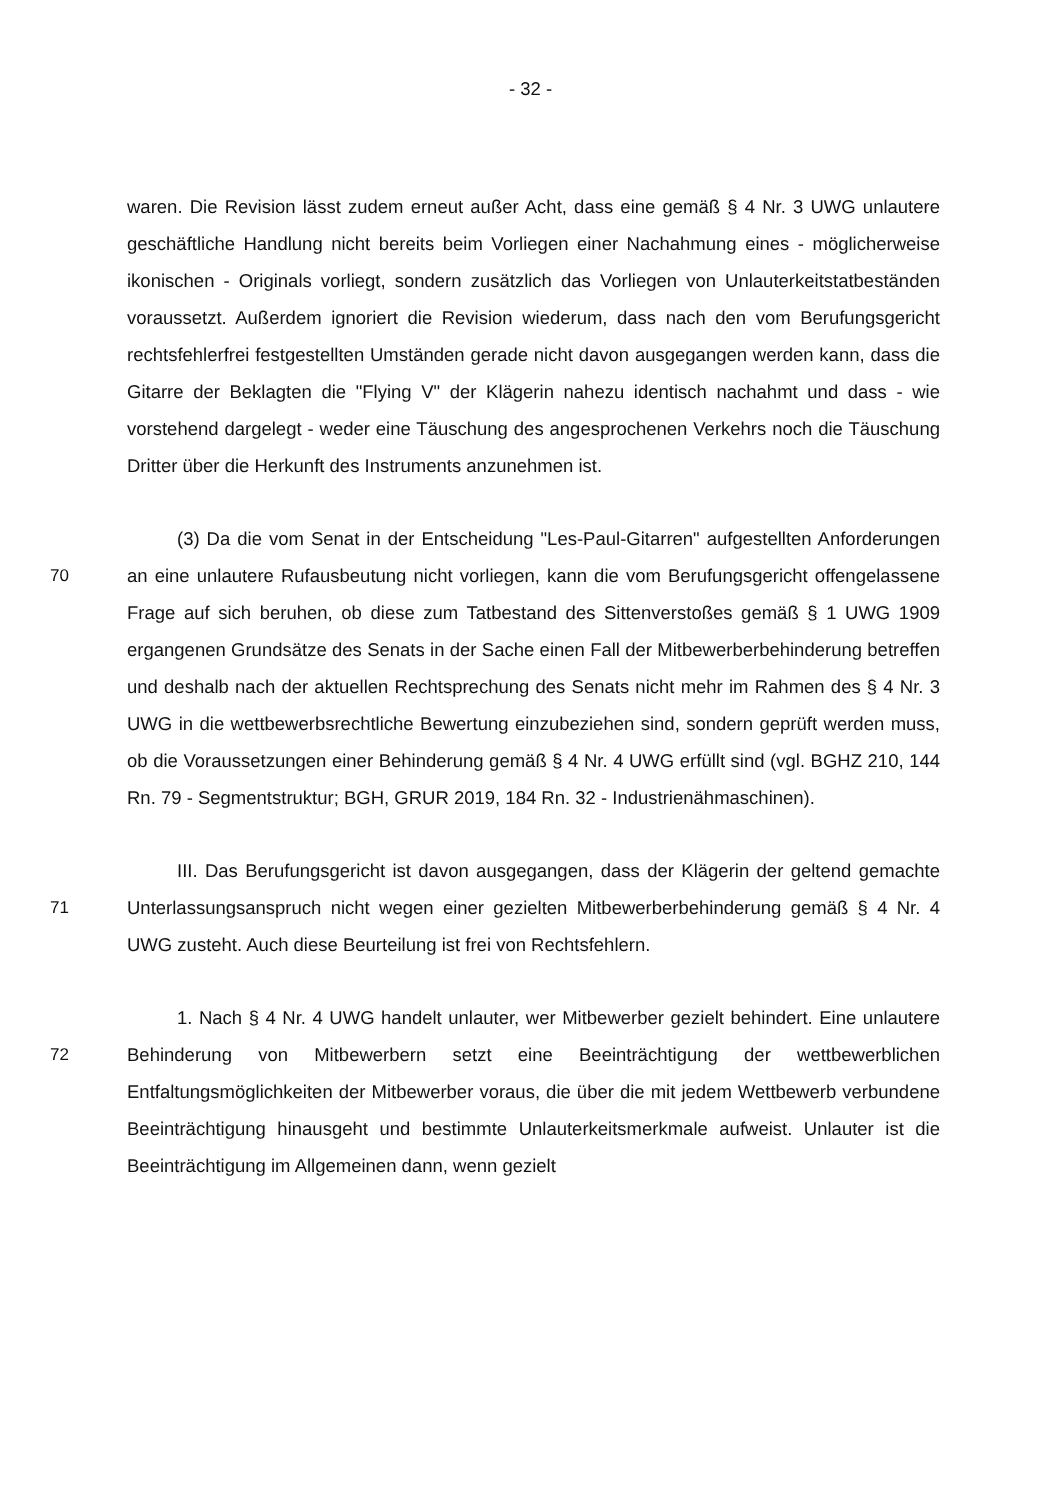- 32 -
waren. Die Revision lässt zudem erneut außer Acht, dass eine gemäß § 4 Nr. 3 UWG unlautere geschäftliche Handlung nicht bereits beim Vorliegen einer Nachahmung eines - möglicherweise ikonischen - Originals vorliegt, sondern zusätzlich das Vorliegen von Unlauterkeitstatbeständen voraussetzt. Außerdem ignoriert die Revision wiederum, dass nach den vom Berufungsgericht rechtsfehlerfrei festgestellten Umständen gerade nicht davon ausgegangen werden kann, dass die Gitarre der Beklagten die "Flying V" der Klägerin nahezu identisch nachahmt und dass - wie vorstehend dargelegt - weder eine Täuschung des angesprochenen Verkehrs noch die Täuschung Dritter über die Herkunft des Instruments anzunehmen ist.
70
(3) Da die vom Senat in der Entscheidung "Les-Paul-Gitarren" aufgestellten Anforderungen an eine unlautere Rufausbeutung nicht vorliegen, kann die vom Berufungsgericht offengelassene Frage auf sich beruhen, ob diese zum Tatbestand des Sittenverstoßes gemäß § 1 UWG 1909 ergangenen Grundsätze des Senats in der Sache einen Fall der Mitbewerberbehinderung betreffen und deshalb nach der aktuellen Rechtsprechung des Senats nicht mehr im Rahmen des § 4 Nr. 3 UWG in die wettbewerbsrechtliche Bewertung einzubeziehen sind, sondern geprüft werden muss, ob die Voraussetzungen einer Behinderung gemäß § 4 Nr. 4 UWG erfüllt sind (vgl. BGHZ 210, 144 Rn. 79 - Segmentstruktur; BGH, GRUR 2019, 184 Rn. 32 - Industrienähmaschinen).
71
III. Das Berufungsgericht ist davon ausgegangen, dass der Klägerin der geltend gemachte Unterlassungsanspruch nicht wegen einer gezielten Mitbewerberbehinderung gemäß § 4 Nr. 4 UWG zusteht. Auch diese Beurteilung ist frei von Rechtsfehlern.
72
1. Nach § 4 Nr. 4 UWG handelt unlauter, wer Mitbewerber gezielt behindert. Eine unlautere Behinderung von Mitbewerbern setzt eine Beeinträchtigung der wettbewerblichen Entfaltungsmöglichkeiten der Mitbewerber voraus, die über die mit jedem Wettbewerb verbundene Beeinträchtigung hinausgeht und bestimmte Unlauterkeitsmerkmale aufweist. Unlauter ist die Beeinträchtigung im Allgemeinen dann, wenn gezielt